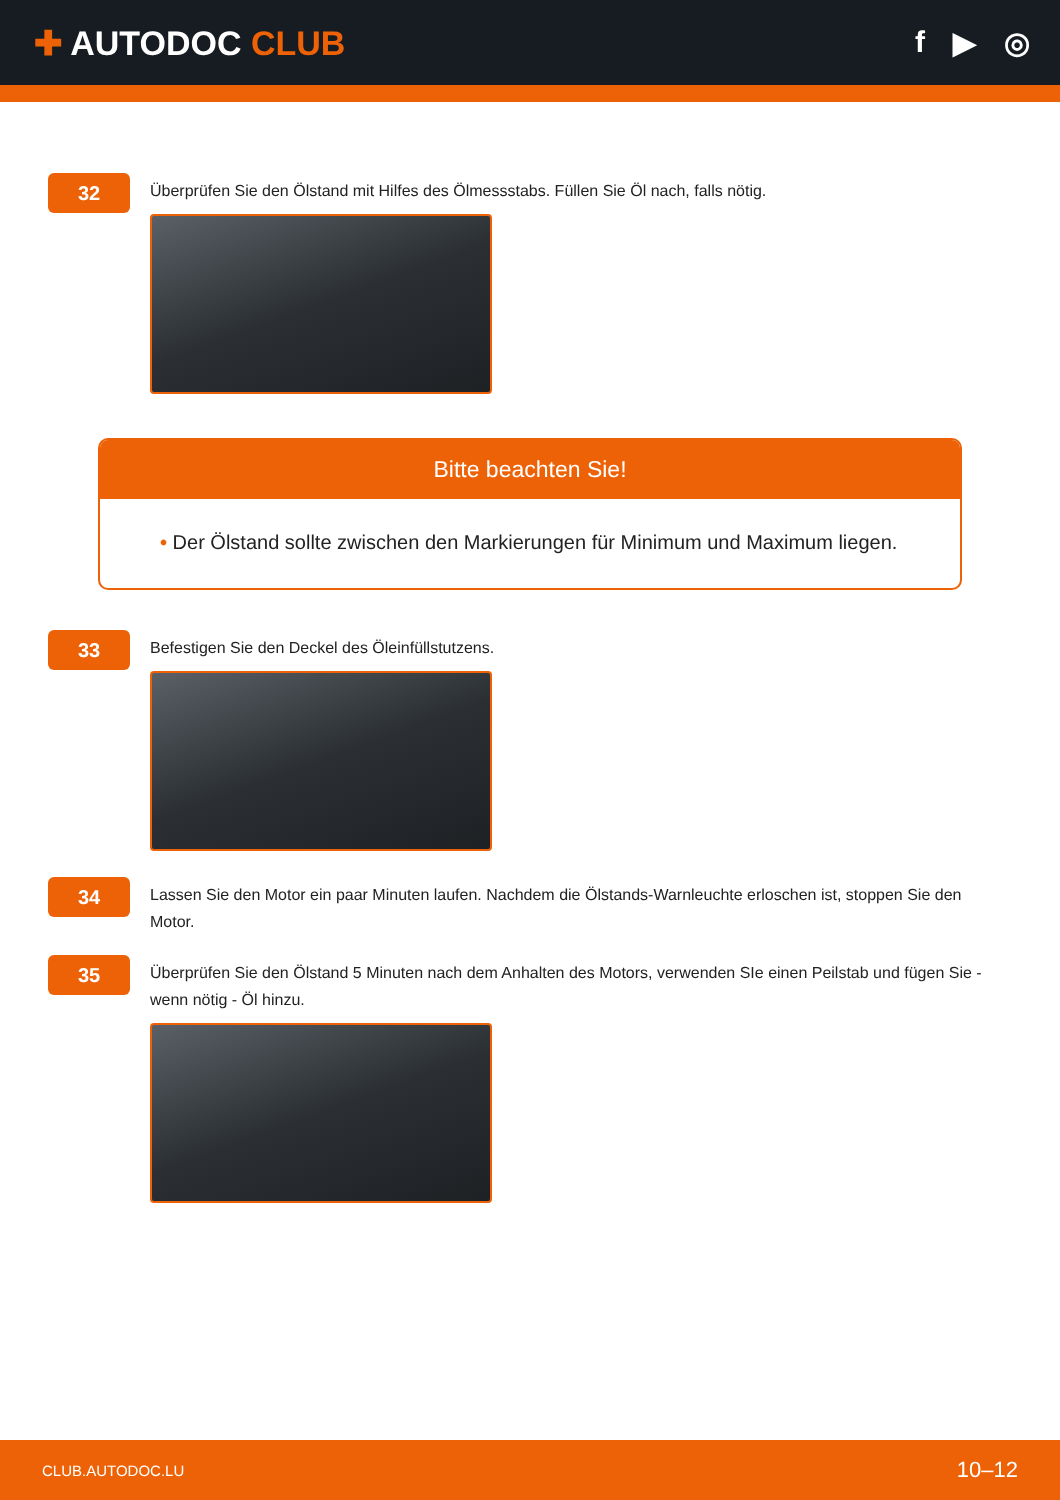✚ AUTODOC CLUB f ▶ ◎
32
Überprüfen Sie den Ölstand mit Hilfes des Ölmessstabs. Füllen Sie Öl nach, falls nötig.
Bitte beachten Sie!
• Der Ölstand sollte zwischen den Markierungen für Minimum und Maximum liegen.
33
Befestigen Sie den Deckel des Öleinfüllstutzens.
34
Lassen Sie den Motor ein paar Minuten laufen. Nachdem die Ölstands-Warnleuchte erloschen ist, stoppen Sie den Motor.
35
Überprüfen Sie den Ölstand 5 Minuten nach dem Anhalten des Motors, verwenden SIe einen Peilstab und fügen Sie - wenn nötig - Öl hinzu.
CLUB.AUTODOC.LU 10–12